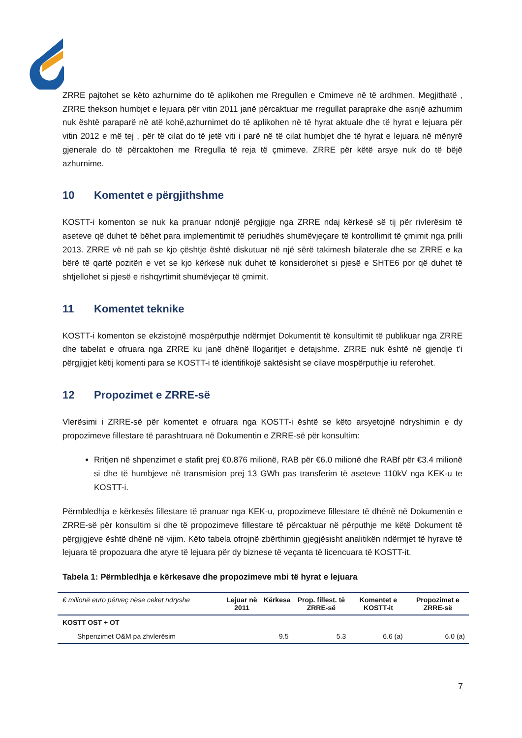ZRRE pajtohet se këto azhurnime do të aplikohen me Rregullen e Cmimeve në të ardhmen. Megjithatë , ZRRE thekson humbjet e lejuara për vitin 2011 janë përcaktuar me rregullat paraprake dhe asnjë azhurnim nuk është paraparë në atë kohë,azhurnimet do të aplikohen në të hyrat aktuale dhe të hyrat e lejuara për vitin 2012 e më tej , për të cilat do të jetë viti i parë në të cilat humbjet dhe të hyrat e lejuara në mënyrë gjenerale do të përcaktohen me Rregulla të reja të çmimeve. ZRRE për këtë arsye nuk do të bëjë azhurnime.
10 Komentet e përgjithshme
KOSTT-i komenton se nuk ka pranuar ndonjë përgjigje nga ZRRE ndaj kërkesë së tij për rivlerësim të aseteve që duhet të bëhet para implementimit të periudhës shumëvjeçare të kontrollimit të çmimit nga prilli 2013. ZRRE vë në pah se kjo çështje është diskutuar në një sërë takimesh bilaterale dhe se ZRRE e ka bërë të qartë pozitën e vet se kjo kërkesë nuk duhet të konsiderohet si pjesë e SHTE6 por që duhet të shtjellohet si pjesë e rishqyrtimit shumëvjeçar të çmimit.
11 Komentet teknike
KOSTT-i komenton se ekzistojnë mospërputhje ndërmjet Dokumentit të konsultimit të publikuar nga ZRRE dhe tabelat e ofruara nga ZRRE ku janë dhënë llogaritjet e detajshme. ZRRE nuk është në gjendje t’i përgjigjet këtij komenti para se KOSTT-i të identifikojë saktësisht se cilave mospërputhje iu referohet.
12 Propozimet e ZRRE-së
Vlerësimi i ZRRE-së për komentet e ofruara nga KOSTT-i është se këto arsyetojnë ndryshimin e dy propozimeve fillestare të parashtruara në Dokumentin e ZRRE-së për konsultim:
Rritjen në shpenzimet e stafit prej €0.876 milionë, RAB për €6.0 milionë dhe RABf për €3.4 milionë si dhe të humbjeve në transmision prej 13 GWh pas transferim të aseteve 110kV nga KEK-u te KOSTT-i.
Përmbledhja e kërkesës fillestare të pranuar nga KEK-u, propozimeve fillestare të dhënë në Dokumentin e ZRRE-së për konsultim si dhe të propozimeve fillestare të përcaktuar në përputhje me këtë Dokument të përgjigjeve është dhënë në vijim. Këto tabela ofrojnë zbërthimin gjegjësisht analitikën ndërmjet të hyrave të lejuara të propozuara dhe atyre të lejuara për dy biznese të veçanta të licencuara të KOSTT-it.
Tabela 1: Përmbledhja e kërkesave dhe propozimeve mbi të hyrat e lejuara
| € milionë euro përveç nëse ceket ndryshe | Lejuar në 2011 | Kërkesa | Prop. fillest. të ZRRE-së | Komentet e KOSTT-it | Propozimet e ZRRE-së |
| --- | --- | --- | --- | --- | --- |
| KOSTT OST + OT | | | | | |
| Shpenzimet O&M pa zhvlerësim | | 9.5 | 5.3 | 6.6 (a) | 6.0 (a) |
7